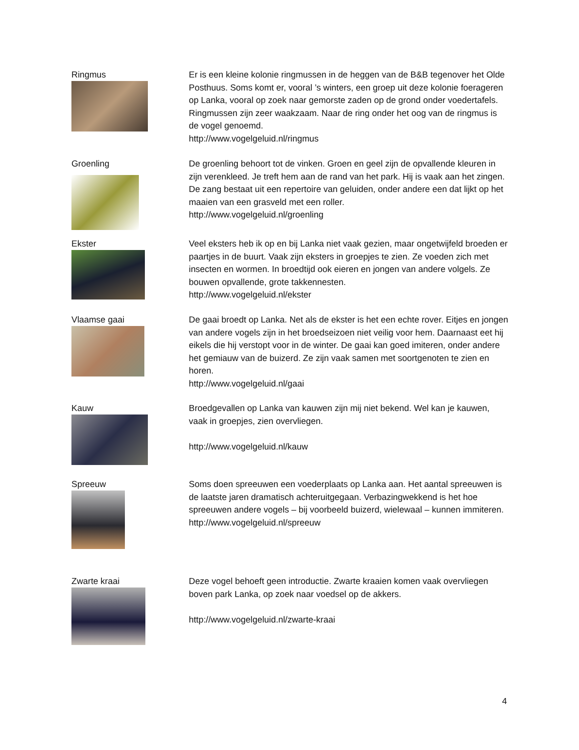Ringmus
Er is een kleine kolonie ringmussen in de heggen van de B&B tegenover het Olde Posthuus. Soms komt er, vooral ’s winters, een groep uit deze kolonie foerageren op Lanka, vooral op zoek naar gemorste zaden op de grond onder voedertafels. Ringmussen zijn zeer waakzaam. Naar de ring onder het oog van de ringmus is de vogel genoemd.
http://www.vogelgeluid.nl/ringmus
Groenling
De groenling behoort tot de vinken. Groen en geel zijn de opvallende kleuren in zijn verenkleed. Je treft hem aan de rand van het park. Hij is vaak aan het zingen. De zang bestaat uit een repertoire van geluiden, onder andere een dat lijkt op het maaien van een grasveld met een roller.
http://www.vogelgeluid.nl/groenling
Ekster
Veel eksters heb ik op en bij Lanka niet vaak gezien, maar ongetwijfeld broeden er paartjes in de buurt. Vaak zijn eksters in groepjes te zien. Ze voeden zich met insecten en wormen. In broedtijd ook eieren en jongen van andere volgels. Ze bouwen opvallende, grote takkennesten.
http://www.vogelgeluid.nl/ekster
Vlaamse gaai
De gaai broedt op Lanka. Net als de ekster is het een echte rover. Eitjes en jongen van andere vogels zijn in het broedseizoen niet veilig voor hem. Daarnaast eet hij eikels die hij verstopt voor in de winter. De gaai kan goed imiteren, onder andere het gemiauw van de buizerd. Ze zijn vaak samen met soortgenoten te zien en horen.
http://www.vogelgeluid.nl/gaai
Kauw
Broedgevallen op Lanka van kauwen zijn mij niet bekend. Wel kan je kauwen, vaak in groepjes, zien overvliegen.
http://www.vogelgeluid.nl/kauw
Spreeuw
Soms doen spreeuwen een voederplaats op Lanka aan. Het aantal spreeuwen is de laatste jaren dramatisch achteruitgegaan. Verbazingwekkend is het hoe spreeuwen andere vogels – bij voorbeeld buizerd, wielewaal – kunnen immiteren.
http://www.vogelgeluid.nl/spreeuw
Zwarte kraai
Deze vogel behoeft geen introductie. Zwarte kraaien komen vaak overvliegen boven park Lanka, op zoek naar voedsel op de akkers.
http://www.vogelgeluid.nl/zwarte-kraai
4